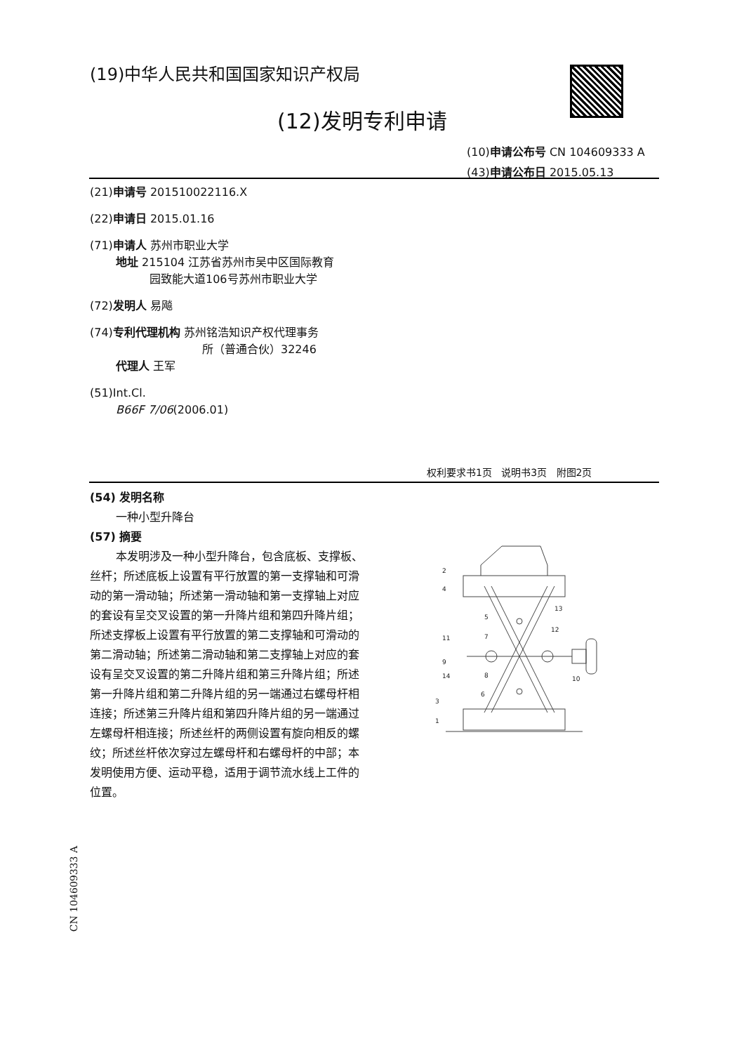(19)中华人民共和国国家知识产权局
(12)发明专利申请
(10)申请公布号 CN 104609333 A
(43)申请公布日 2015.05.13
(21)申请号 201510022116.X
(22)申请日 2015.01.16
(71)申请人 苏州市职业大学
地址 215104 江苏省苏州市吴中区国际教育
园致能大道106号苏州市职业大学
(72)发明人 易飚
(74)专利代理机构 苏州铭浩知识产权代理事务
所（普通合伙）32246
代理人 王军
(51)Int.Cl.
B66F 7/06(2006.01)
权利要求书1页 说明书3页 附图2页
(54) 发明名称
一种小型升降台
(57) 摘要
本发明涉及一种小型升降台，包含底板、支撑板、丝杆；所述底板上设置有平行放置的第一支撑轴和可滑动的第一滑动轴；所述第一滑动轴和第一支撑轴上对应的套设有呈交叉设置的第一升降片组和第四升降片组；所述支撑板上设置有平行放置的第二支撑轴和可滑动的第二滑动轴；所述第二滑动轴和第二支撑轴上对应的套设有呈交叉设置的第二升降片组和第三升降片组；所述第一升降片组和第二升降片组的另一端通过右螺母杆相连接；所述第三升降片组和第四升降片组的另一端通过左螺母杆相连接；所述丝杆的两侧设置有旋向相反的螺纹；所述丝杆依次穿过左螺母杆和右螺母杆的中部；本发明使用方便、运动平稳，适用于调节流水线上工件的位置。
2
4
5
7
11
9
14
8
6
3
1
13
12
10
CN 104609333 A